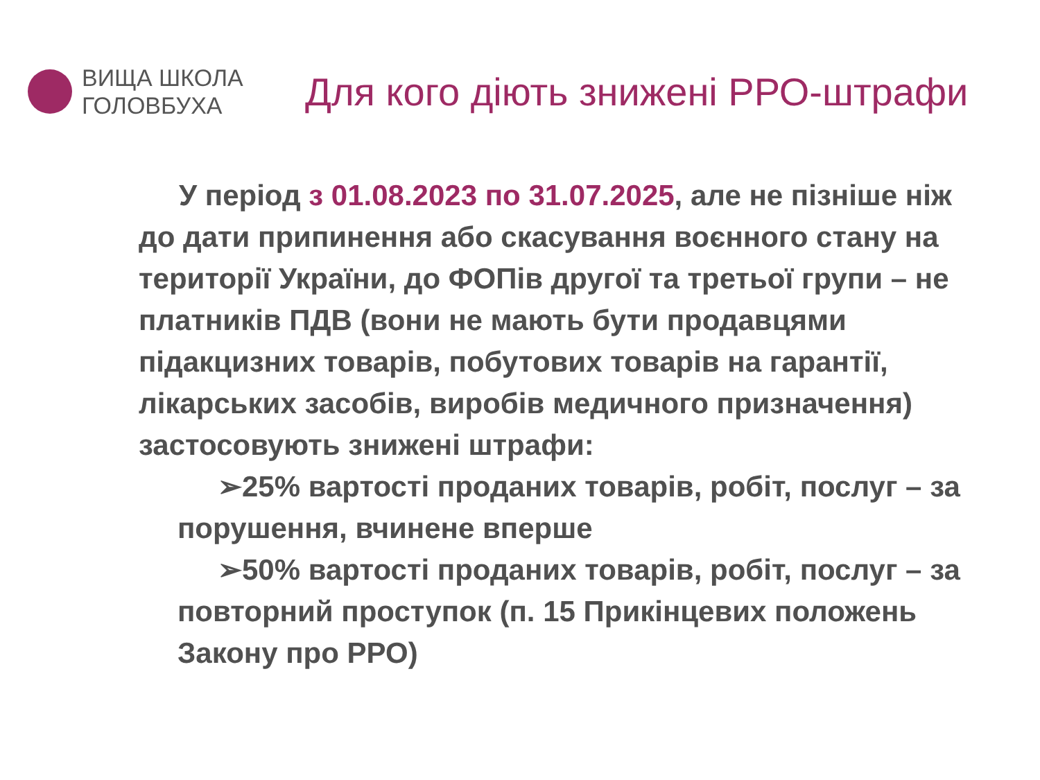ВИЩА ШКОЛА
ГОЛОВБУХА
Для кого діють знижені РРО-штрафи
У період з 01.08.2023 по 31.07.2025, але не пізніше ніж до дати припинення або скасування воєнного стану на території України, до ФОПів другої та третьої групи – не платників ПДВ (вони не мають бути продавцями підакцизних товарів, побутових товарів на гарантії, лікарських засобів, виробів медичного призначення) застосовують знижені штрафи:
➢25% вартості проданих товарів, робіт, послуг – за порушення, вчинене вперше
➢50% вартості проданих товарів, робіт, послуг – за повторний проступок (п. 15 Прикінцевих положень Закону про РРО)